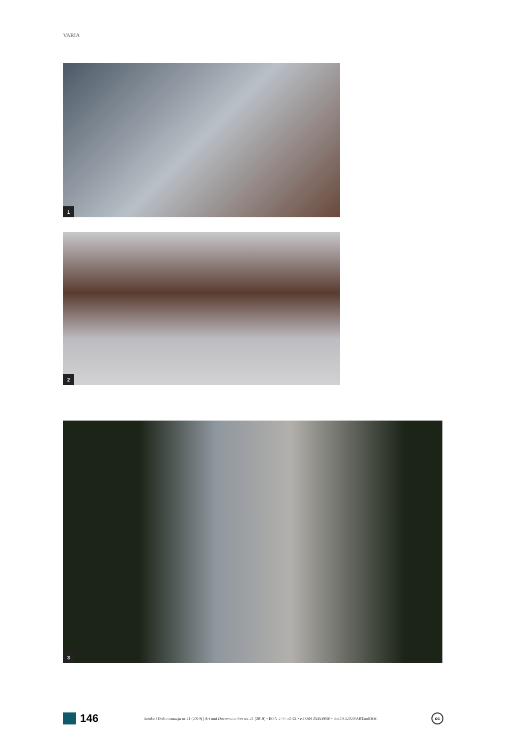VARIA
1
2
3
146
Sztuka i Dokumentacja nr 21 (2019) | Art and Documentation no. 21 (2019) • ISSN 2080-413X • e-ISSN 2545-0050 • doi:10.32020/ARTandDOC
cc